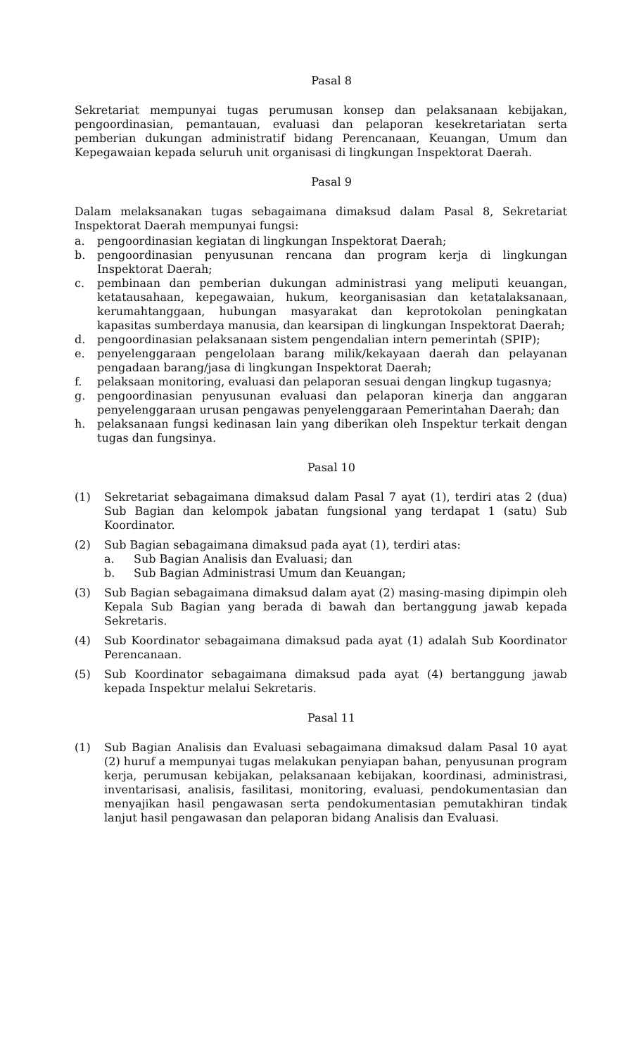Pasal 8
Sekretariat mempunyai tugas perumusan konsep dan pelaksanaan kebijakan, pengoordinasian, pemantauan, evaluasi dan pelaporan kesekretariatan serta pemberian dukungan administratif bidang Perencanaan, Keuangan, Umum dan Kepegawaian kepada seluruh unit organisasi di lingkungan Inspektorat Daerah.
Pasal 9
Dalam melaksanakan tugas sebagaimana dimaksud dalam Pasal 8, Sekretariat Inspektorat Daerah mempunyai fungsi:
a. pengoordinasian kegiatan di lingkungan Inspektorat Daerah;
b. pengoordinasian penyusunan rencana dan program kerja di lingkungan Inspektorat Daerah;
c. pembinaan dan pemberian dukungan administrasi yang meliputi keuangan, ketatausahaan, kepegawaian, hukum, keorganisasian dan ketatalaksanaan, kerumahtanggaan, hubungan masyarakat dan keprotokolan peningkatan kapasitas sumberdaya manusia, dan kearsipan di lingkungan Inspektorat Daerah;
d. pengoordinasian pelaksanaan sistem pengendalian intern pemerintah (SPIP);
e. penyelenggaraan pengelolaan barang milik/kekayaan daerah dan pelayanan pengadaan barang/jasa di lingkungan Inspektorat Daerah;
f. pelaksaan monitoring, evaluasi dan pelaporan sesuai dengan lingkup tugasnya;
g. pengoordinasian penyusunan evaluasi dan pelaporan kinerja dan anggaran penyelenggaraan urusan pengawas penyelenggaraan Pemerintahan Daerah; dan
h. pelaksanaan fungsi kedinasan lain yang diberikan oleh Inspektur terkait dengan tugas dan fungsinya.
Pasal 10
(1) Sekretariat sebagaimana dimaksud dalam Pasal 7 ayat (1), terdiri atas 2 (dua) Sub Bagian dan kelompok jabatan fungsional yang terdapat 1 (satu) Sub Koordinator.
(2) Sub Bagian sebagaimana dimaksud pada ayat (1), terdiri atas:
a. Sub Bagian Analisis dan Evaluasi; dan
b. Sub Bagian Administrasi Umum dan Keuangan;
(3) Sub Bagian sebagaimana dimaksud dalam ayat (2) masing-masing dipimpin oleh Kepala Sub Bagian yang berada di bawah dan bertanggung jawab kepada Sekretaris.
(4) Sub Koordinator sebagaimana dimaksud pada ayat (1) adalah Sub Koordinator Perencanaan.
(5) Sub Koordinator sebagaimana dimaksud pada ayat (4) bertanggung jawab kepada Inspektur melalui Sekretaris.
Pasal 11
(1) Sub Bagian Analisis dan Evaluasi sebagaimana dimaksud dalam Pasal 10 ayat (2) huruf a mempunyai tugas melakukan penyiapan bahan, penyusunan program kerja, perumusan kebijakan, pelaksanaan kebijakan, koordinasi, administrasi, inventarisasi, analisis, fasilitasi, monitoring, evaluasi, pendokumentasian dan menyajikan hasil pengawasan serta pendokumentasian pemutakhiran tindak lanjut hasil pengawasan dan pelaporan bidang Analisis dan Evaluasi.